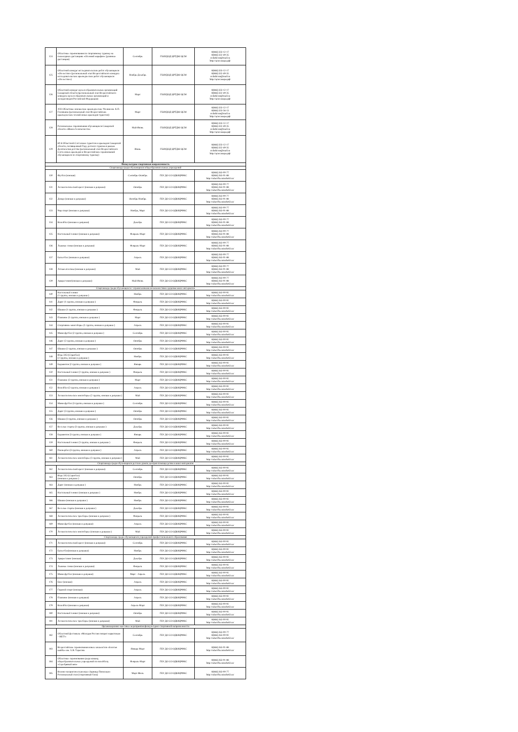| 124 | Областные соревнования по спортивному туризму на пешеходных дистанциях «Осенний марафон» (длинные дистанции) | Сентябрь | ГБОУДОД ЦРТДЮ ЦСМ | 8(846) 333-12-17 8(846) 332-49-35 ocdutkcsm@mail.ru http://цсмсамара.рф/ |
| 125 | Областной конкурс исследовательских работ обучающихся «Отечество» (региональный этап Всероссийского конкурса исследовательских краеведческих работ обучающихся «Отечество») | Ноябрь-Декабрь | ГБОУДОД ЦРТДЮ ЦСМ | 8(846) 333-12-17 8(846) 332-49-35 ocdutkcsm@mail.ru http://цсмсамара.рф/ |
| 126 | Областной конкурс музеев образовательных организаций Самарской области (региональный этап Всероссийского конкурса музеев образовательных организаций и экскурсоводов Российской Федерации) | Март | ГБОУДОД ЦРТДЮ ЦСМ | 8(846) 333-12-17 8(846) 332-49-35 ocdutkcsm@mail.ru http://цсмсамара.рф/ |
| 127 | XXI Областные юношеские краеведческие Чтения им. К.П. Головкина (региональный этап Всероссийских краеведческих чтений юных краеведов-туристов) | Март | ГБОУДОД ЦРТДЮ ЦСМ | 8(846) 333-12-17 8(846) 333-56-13 ocdutkcsm@mail.ru http://цсмсамара.рф/ |
| 128 | Региональные соревнования обучающихся Самарской области «Школа безопасности» | Май-Июнь | ГБОУДОД ЦРТДЮ ЦСМ | 8(846) 333-12-17 8(846) 332-49-35 ocdutkcsm@mail.ru http://цсмсамара.рф/ |
| 129 | 60-й Областной Слёт юных туристов и краеведов Самарской области, посвященный Году детского туризма в рамках Десятилетия детства (региональный этап Всероссийского Слёта юных краеведов и Всероссийских соревнований обучающихся по спортивному туризму) | Июнь | ГБОУДОД ЦРТДЮ ЦСМ | 8(846) 333-12-17 8(846) 332-49-35 ocdutkcsm@mail.ru http://цсмсамара.рф/ |
| Физкультурно-спортивная направленность | | | | |
| Спартакиада среди обучающихся общеобразовательных учреждений | | | | |
| 130 | Футбол (юноши) | Сентябрь-Октябрь | ГБУ ДО СО ОДЮЦРФКС | 8(846) 263-00-77 8(846) 263-01-88 http://oducrfks.minobr63.ru/ |
| 131 | Легкоатлетический кросс (юноши и девушки) | Октябрь | ГБУ ДО СО ОДЮЦРФКС | 8(846) 263-00-77 8(846) 263-01-88 http://oducrfks.minobr63.ru/ |
| 132 | Дзюдо (юноши и девушки) | Октябрь-Ноябрь | ГБУ ДО СО ОДЮЦРФКС | 8(846) 263-00-77 8(846) 263-01-88 http://oducrfks.minobr63.ru/ |
| 133 | Чир спорт (юноши и девушки) | Ноябрь, Март | ГБУ ДО СО ОДЮЦРФКС | 8(846) 263-00-77 8(846) 263-01-88 http://oducrfks.minobr63.ru/ |
| 134 | Волейбол (юноши и девушки) | Декабрь | ГБУ ДО СО ОДЮЦРФКС | 8(846) 263-00-77 8(846) 263-01-88 http://oducrfks.minobr63.ru/ |
| 135 | Настольный теннис (юноши и девушки) | Февраль-Март | ГБУ ДО СО ОДЮЦРФКС | 8(846) 263-00-77 8(846) 263-01-88 http://oducrfks.minobr63.ru/ |
| 136 | Лыжные гонки (юноши и девушки) | Февраль-Март | ГБУ ДО СО ОДЮЦРФКС | 8(846) 263-00-77 8(846) 263-01-88 http://oducrfks.minobr63.ru/ |
| 137 | Баскетбол (юноши и девушки) | Апрель | ГБУ ДО СО ОДЮЦРФКС | 8(846) 263-00-77 8(846) 263-01-88 http://oducrfks.minobr63.ru/ |
| 138 | Лёгкая атлетика (юноши и девушки) | Май | ГБУ ДО СО ОДЮЦРФКС | 8(846) 263-00-77 8(846) 263-01-88 http://oducrfks.minobr63.ru/ |
| 139 | Армрестлинг(юноши и девушки) | Май-Июнь | ГБУ ДО СО ОДЮЦРФКС | 8(846) 263-00-77 8(846) 263-01-88 http://oducrfks.minobr63.ru/ |
| Спартакиада среди обучающихся с ограниченными возможностями здоровья школ-интернатов | | | | |
| 140 | Настольный теннис (1 группа, юноши и девушки ) | Ноябрь | ГБУ ДО СО ОДЮЦРФКС | 8(846) 263-00-92 http://oducrfks.minobr63.ru/ |
| 141 | Дартс (1 группа, юноши и девушки ) | Февраль | ГБУ ДО СО ОДЮЦРФКС | 8(846) 263-00-92 http://oducrfks.minobr63.ru/ |
| 142 | Шашки (1 группа, юноши и девушки ) | Февраль | ГБУ ДО СО ОДЮЦРФКС | 8(846) 263-00-92 http://oducrfks.minobr63.ru/ |
| 143 | Плавание (1 группа, юноши и девушки ) | Март | ГБУ ДО СО ОДЮЦРФКС | 8(846) 263-00-92 http://oducrfks.minobr63.ru/ |
| 144 | Спортивное многоборье (1 группа, юноши и девушки ) | Апрель | ГБУ ДО СО ОДЮЦРФКС | 8(846) 263-00-92 http://oducrfks.minobr63.ru/ |
| 145 | Мини-футбол (2 группа, юноши и девушки ) | Сентябрь | ГБУ ДО СО ОДЮЦРФКС | 8(846) 263-00-92 http://oducrfks.minobr63.ru/ |
| 146 | Дартс (2 группа, юноши и девушки ) | Октябрь | ГБУ ДО СО ОДЮЦРФКС | 8(846) 263-00-92 http://oducrfks.minobr63.ru/ |
| 147 | Шашки (2 группа, юноши и девушки ) | Октябрь | ГБУ ДО СО ОДЮЦРФКС | 8(846) 263-00-92 http://oducrfks.minobr63.ru/ |
| 148 | Игра 3Х3 (Стритбол) (2 группа, юноши и девушки ) | Ноябрь | ГБУ ДО СО ОДЮЦРФКС | 8(846) 263-00-92 http://oducrfks.minobr63.ru/ |
| 149 | Бадминтон (2 группа, юноши и девушки ) | Январь | ГБУ ДО СО ОДЮЦРФКС | 8(846) 263-00-92 http://oducrfks.minobr63.ru/ |
| 150 | Настольный теннис (2 группа, юноши и девушки ) | Февраль | ГБУ ДО СО ОДЮЦРФКС | 8(846) 263-00-92 http://oducrfks.minobr63.ru/ |
| 151 | Плавание (2 группа, юноши и девушки ) | Март | ГБУ ДО СО ОДЮЦРФКС | 8(846) 263-00-92 http://oducrfks.minobr63.ru/ |
| 152 | Волейбол (2 группа, юноши и девушки ) | Апрель | ГБУ ДО СО ОДЮЦРФКС | 8(846) 263-00-92 http://oducrfks.minobr63.ru/ |
| 153 | Легкоатлетическое многоборье (2 группа, юноши и девушки ) | Май | ГБУ ДО СО ОДЮЦРФКС | 8(846) 263-00-92 http://oducrfks.minobr63.ru/ |
| 154 | Мини-футбол (3 группа, юноши и девушки ) | Сентябрь | ГБУ ДО СО ОДЮЦРФКС | 8(846) 263-00-92 http://oducrfks.minobr63.ru/ |
| 155 | Дартс (3 группа, юноши и девушки ) | Октябрь | ГБУ ДО СО ОДЮЦРФКС | 8(846) 263-00-92 http://oducrfks.minobr63.ru/ |
| 156 | Шашки (3 группа, юноши и девушки ) | Октябрь | ГБУ ДО СО ОДЮЦРФКС | 8(846) 263-00-92 http://oducrfks.minobr63.ru/ |
| 157 | Веселые старты (3 группа, юноши и девушки ) | Декабрь | ГБУ ДО СО ОДЮЦРФКС | 8(846) 263-00-92 http://oducrfks.minobr63.ru/ |
| 158 | Бадминтон (3 группа, юноши и девушки ) | Январь | ГБУ ДО СО ОДЮЦРФКС | 8(846) 263-00-92 http://oducrfks.minobr63.ru/ |
| 159 | Настольный теннис (3 группа, юноши и девушки ) | Февраль | ГБУ ДО СО ОДЮЦРФКС | 8(846) 263-00-92 http://oducrfks.minobr63.ru/ |
| 160 | Пионербол (3 группа, юноши и девушки ) | Апрель | ГБУ ДО СО ОДЮЦРФКС | 8(846) 263-00-92 http://oducrfks.minobr63.ru/ |
| 161 | Легкоатлетическое многоборье (3 группа, юноши и девушки ) | Май | ГБУ ДО СО ОДЮЦРФКС | 8(846) 263-00-92 http://oducrfks.minobr63.ru/ |
| Спартакиада среди обучающихся детских домов, центров помощи детям и школ-интернатов | | | | |
| 162 | Легкоатлетический кросс (юноши и девушки) | Сентябрь | ГБУ ДО СО ОДЮЦРФКС | 8(846) 263-00-92 http://oducrfks.minobr63.ru/ |
| 163 | Игра 3Х3 (Стритбол) (юноши и девушки ) | Октябрь | ГБУ ДО СО ОДЮЦРФКС | 8(846) 263-00-92 http://oducrfks.minobr63.ru/ |
| 164 | Дартс (юноши и девушки ) | Ноябрь | ГБУ ДО СО ОДЮЦРФКС | 8(846) 263-00-92 http://oducrfks.minobr63.ru/ |
| 165 | Настольный теннис (юноши и девушки ) | Ноябрь | ГБУ ДО СО ОДЮЦРФКС | 8(846) 263-00-92 http://oducrfks.minobr63.ru/ |
| 166 | Шашки (юноши и девушки ) | Ноябрь | ГБУ ДО СО ОДЮЦРФКС | 8(846) 263-00-92 http://oducrfks.minobr63.ru/ |
| 167 | Веселые старты (юноши и девушки ) | Декабрь | ГБУ ДО СО ОДЮЦРФКС | 8(846) 263-00-92 http://oducrfks.minobr63.ru/ |
| 168 | Легкоатлетическое троеборье (юноши и девушки ) | Февраль | ГБУ ДО СО ОДЮЦРФКС | 8(846) 263-00-92 http://oducrfks.minobr63.ru/ |
| 169 | Мини-футбол (юноши и девушки) | Апрель | ГБУ ДО СО ОДЮЦРФКС | 8(846) 263-00-92 http://oducrfks.minobr63.ru/ |
| 170 | Легкоатлетическое многоборье (юноши и девушки ) | Май | ГБУ ДО СО ОДЮЦРФКС | 8(846) 263-00-92 http://oducrfks.minobr63.ru/ |
| Спартакиада среди обучающихся учреждений профессионального образования | | | | |
| 171 | Легкоатлетический кросс (юноши и девушки) | Сентябрь | ГБУ ДО СО ОДЮЦРФКС | 8(846) 263-00-92 http://oducrfks.minobr63.ru/ |
| 172 | Баскетбол(юноши и девушки) | Ноябрь | ГБУ ДО СО ОДЮЦРФКС | 8(846) 263-00-92 http://oducrfks.minobr63.ru/ |
| 173 | Армрестлинг (юноши) | Декабрь | ГБУ ДО СО ОДЮЦРФКС | 8(846) 263-00-92 http://oducrfks.minobr63.ru/ |
| 174 | Лыжные гонки (юноши и девушки) | Февраль | ГБУ ДО СО ОДЮЦРФКС | 8(846) 263-00-92 http://oducrfks.minobr63.ru/ |
| 175 | Мини-футбол (юноши и девушки) | Март - Апрель | ГБУ ДО СО ОДЮЦРФКС | 8(846) 263-00-92 http://oducrfks.minobr63.ru/ |
| 176 | Бокс (юноши) | Апрель | ГБУ ДО СО ОДЮЦРФКС | 8(846) 263-00-92 http://oducrfks.minobr63.ru/ |
| 177 | Гиревой спорт (юноши) | Апрель | ГБУ ДО СО ОДЮЦРФКС | 8(846) 263-00-92 http://oducrfks.minobr63.ru/ |
| 178 | Плавание (юноши и девушки) | Апрель | ГБУ ДО СО ОДЮЦРФКС | 8(846) 263-00-92 http://oducrfks.minobr63.ru/ |
| 179 | Волейбол (юноши и девушки) | Апрель-Март | ГБУ ДО СО ОДЮЦРФКС | 8(846) 263-00-92 http://oducrfks.minobr63.ru/ |
| 180 | Настольный теннис (юноши и девушки) | Октябрь | ГБУ ДО СО ОДЮЦРФКС | 8(846) 263-00-92 http://oducrfks.minobr63.ru/ |
| 181 | Легкоатлетическое троеборье (юноши и девушки) | Май | ГБУ ДО СО ОДЮЦРФКС | 8(846) 263-00-92 http://oducrfks.minobr63.ru/ |
| Организационно-массовые мероприятия физкультурно-спортивной направленности | | | | |
| 182 | Областной фестиваль «Молодая Россия говорит наркотикам – НЕТ!» | Сентябрь | ГБУ ДО СО ОДЮЦРФКС | 8(846) 263-00-77 8(846) 263-00-92 http://oducrfks.minobr63.ru/ |
| 183 | Всероссийские соревнования юных хоккеистов «Золотая шайба» им. А.В. Тарасова | Январь-Март | ГБУ ДО СО ОДЮЦРФКС | 8(846) 263-01-88 http://oducrfks.minobr63.ru/ |
| 184 | Областные соревнования среди команд общеобразовательных учреждений по волейболу «Серебряный мяч» | Февраль-Март | ГБУ ДО СО ОДЮЦРФКС | 8(846) 263-01-88 http://oducrfks.minobr63.ru/ |
| 185 | Военно-патриотическая игра «Зарница Поволжья» Региональный этап (спортивный блок) | Март-Июль | ГБУ ДО СО ОДЮЦРФКС | 8(846) 263-00-77 http://oducrfks.minobr63.ru/ |